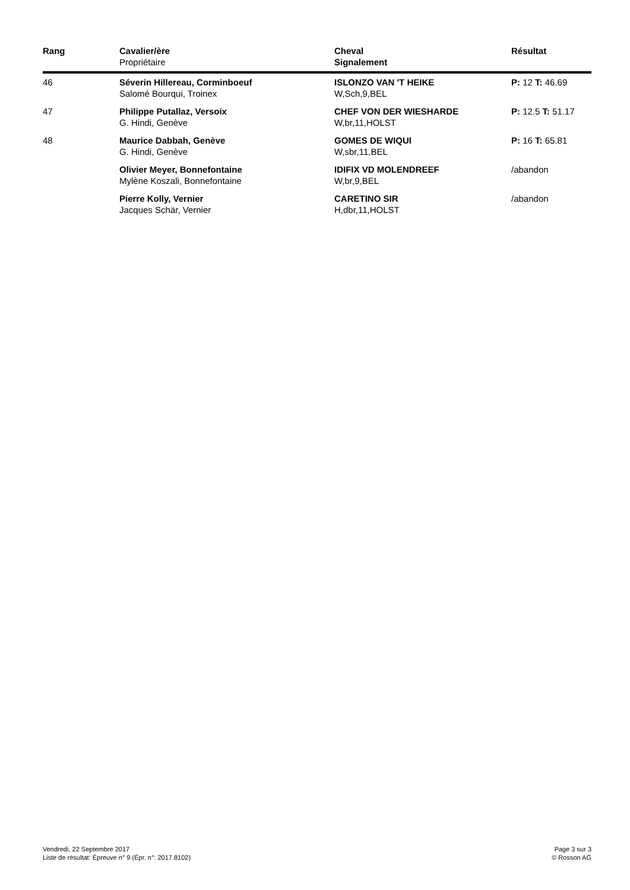| Rang | Cavalier/ère Propriétaire | Cheval Signalement | Résultat |
| --- | --- | --- | --- |
| 46 | Séverin Hillereau, Corminboeuf Salomé Bourqui, Troinex | ISLONZO VAN 'T HEIKE W,Sch,9,BEL | P: 12 T: 46.69 |
| 47 | Philippe Putallaz, Versoix G. Hindi, Genève | CHEF VON DER WIESHARDE W,br,11,HOLST | P: 12.5 T: 51.17 |
| 48 | Maurice Dabbah, Genève G. Hindi, Genève | GOMES DE WIQUI W,sbr,11,BEL | P: 16 T: 65.81 |
| | Olivier Meyer, Bonnefontaine Mylène Koszali, Bonnefontaine | IDIFIX VD MOLENDREEF W,br,9,BEL | /abandon |
| | Pierre Kolly, Vernier Jacques Schär, Vernier | CARETINO SIR H,dbr,11,HOLST | /abandon |
Vendredi, 22 Septembre 2017
Liste de résultat: Épreuve n° 9 (Épr. n°: 2017.8102)
Page 3 sur 3
© Rosson AG